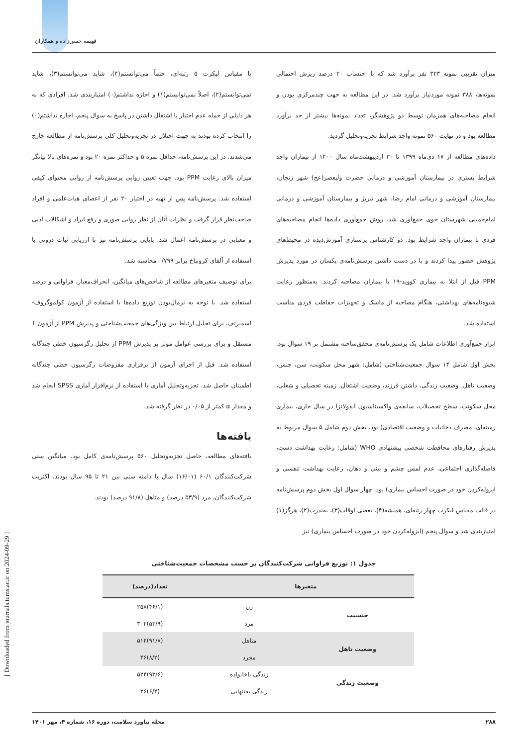فهیمه حسن‌زاده و همکاران
[ Downloaded from journals.tums.ac.ir on 2024-09-29 ]
میزان تقریبی نمونه ۳۲۳ نفر برآورد شد که با احتساب ۲۰ درصد ریزش احتمالی نمونه‌ها، ۳۸۸ نمونه موردنیاز برآورد شد. در این مطالعه به جهت چندمرکزی بودن و انجام مصاحبه‌های همزمان توسط دو پژوهشگر، تعداد نمونه‌ها بیشتر از حد برآورد مطالعه بود و در نهایت ۵۶۰ نمونه واجد شرایط تجزیه‌وتحلیل گردید.
داده‌های مطالعه از ۱۷ دی‌ماه ۱۳۹۹ تا ۳۰ اردیبهشت‌ماه سال ۱۴۰۰ از بیماران واجد شرایط بستری در بیمارستان آموزشی و درمانی حضرت ولیعصر(عج) شهر زنجان، بیمارستان آموزشی و درمانی امام رضا، شهر تبریز و بیمارستان آموزشی و درمانی امام‌خمینی شهرستان خوی جمع‌آوری شد. روش جمع‌آوری داده‌ها انجام مصاحبه‌های فردی با بیماران واجد شرایط بود. دو کارشناس پرستاری آموزش‌دیده در محیط‌های پژوهش حضور پیدا کردند و با در دست داشتن پرسش‌نامه‌ی یکسان در مورد پذیرش PPM قبل از ابتلا به بیماری کووید-۱۹ با بیماران مصاحبه کردند. به‌منظور رعایت شیوه‌نامه‌های بهداشتی، هنگام مصاحبه از ماسک و تجهیزات حفاظت فردی مناسب استفاده شد.
ابزار جمع‌آوری اطلاعات شامل یک پرسش‌نامه‌ی محقق‌ساخته مشتمل بر ۱۹ سوال بود. بخش اول شامل ۱۴ سوال جمعیت‌شناختی (شامل: شهر محل سکونت، سن، جنس، وضعیت تاهل، وضعیت زندگی، داشتن فرزند، وضعیت اشتغال، زمینه تحصیلی و شغلی، محل سکونت، سطح تحصیلات، سابقه‌ی واکسیناسیون آنفولانزا در سال جاری، بیماری زمینه‌ای، مصرف دخانیات و وضعیت اقتصادی) بود. بخش دوم شامل ۵ سوال مربوط به پذیرش رفتارهای محافظت شخصی پیشنهادی WHO (شامل: رعایت بهداشت دست، فاصله‌گذاری اجتماعی، عدم لمس چشم و بینی و دهان، رعایت بهداشت تنفسی و ایزوله‌کردن خود در صورت احساس بیماری) بود. چهار سوال اول بخش دوم پرسش‌نامه در قالب مقیاس لیکرت چهار رتبه‌ای، همیشه(۴)، بعضی اوقات(۳)، به‌ندرت(۲)، هرگز(۱) امتیازبندی شد و سوال پنجم (ایزوله‌کردن خود در صورت احساس بیماری) نیز
با مقیاس لیکرت ۵ رتبه‌ای، حتماً می‌توانستم(۴)، شاید می‌توانستم(۳)، شاید نمی‌توانستم(۲)، اصلاً نمی‌توانستم(۱) و اجازه نداشتم(۰) امتیازبندی شد. افرادی که به هر دلیلی از جمله عدم اختیار یا اشتغال داشتن در پاسخ به سوال پنجم، اجازه نداشتم(۰) را انتخاب کرده بودند به جهت اختلال در تجزیه‌وتحلیل کلی پرسش‌نامه از مطالعه خارج می‌شدند. در این پرسش‌نامه، حداقل نمره ۵ و حداکثر نمره ۲۰ بود و نمره‌های بالا بیانگر میزان بالای رعایت PPM بود. جهت تعیین روایی پرسش‌نامه از روایی محتوای کیفی استفاده شد. پرسش‌نامه پس از تهیه در اختیار ۲۰ نفر از اعضای هیات‌علمی و افراد صاحب‌نظر قرار گرفت و نظرات آنان از نظر روایی صوری و رفع ایراد و اشکالات ادبی و معنایی در پرسش‌نامه اعمال شد. پایایی پرسش‌نامه نیز با ارزیابی ثبات درونی با استفاده از آلفای کرونباخ برابر ۰/۷۹۹ محاسبه شد.
برای توصیف متغیرهای مطالعه از شاخص‌های میانگین، انحراف‌معیار، فراوانی و درصد استفاده شد. با توجه به نرمال‌بودن توزیع داده‌ها با استفاده از آزمون کولموگروف-اسمیرنف، برای تحلیل ارتباط بین ویژگی‌های جمعیت‌شناختی و پذیرش PPM از آزمون T مستقل و برای بررسی عوامل موثر بر پذیرش PPM از تحلیل رگرسیون خطی چندگانه استفاده شد. قبل از اجرای آزمون از برقراری مفروضات رگرسیون خطی چندگانه اطمینان حاصل شد. تجزیه‌وتحلیل آماری با استفاده از نرم‌افزار آماری SPSS انجام شد و مقدار α کمتر از ۰/۰۵ در نظر گرفته شد.
یافته‌ها
یافته‌های مطالعه، حاصل تجزیه‌وتحلیل ۵۶۰ پرسش‌نامه‌ی کامل بود. میانگین سنی شرکت‌کنندگان ۶۰/۱ (۱۶/۰۱) سال با دامنه سنی بین ۲۱ تا ۹۵ سال بودند. اکثریت شرکت‌کنندگان، مرد (۵۳/۹ درصد) و متاهل (۹۱/۸ درصد) بودند.
جدول ۱: توزیع فراوانی شرکت‌کنندگان بر حسب مشخصات جمعیت‌شناختی
| متغیرها | | تعداد(درصد) |
| --- | --- | --- |
| جنسیت | زن | (۴۶/۱)۲۵۸ |
| | مرد | (۵۳/۹)۳۰۲ |
| وضعیت تاهل | متاهل | (۹۱/۸)۵۱۴ |
| | مجرد | (۸/۲)۴۶ |
| وضعیت زندگی | زندگی باخانواده | (۹۳/۶)۵۲۴ |
| | زندگی به‌تنهایی | (۶/۴)۳۶ |
۲۸۸ مجله پیاورد سلامت، دوره ۱۶، شماره ۴، مهر ۱۴۰۱